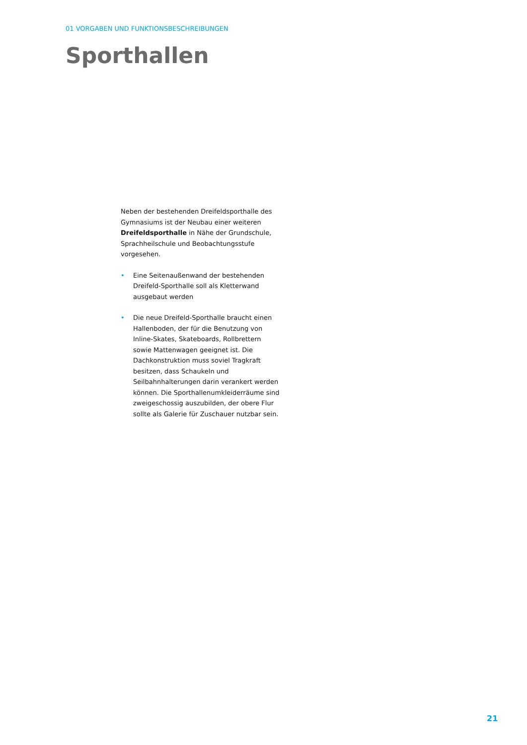01 VORGABEN UND FUNKTIONSBESCHREIBUNGEN
Sporthallen
Neben der bestehenden Dreifeldsporthalle des Gymnasiums ist der Neubau einer weiteren Dreifeldsporthalle in Nähe der Grundschule, Sprachheilschule und Beobachtungsstufe vorgesehen.
• Eine Seitenaußenwand der bestehenden Dreifeld-Sporthalle soll als Kletterwand ausgebaut werden
• Die neue Dreifeld-Sporthalle braucht einen Hallenboden, der für die Benutzung von Inline-Skates, Skateboards, Rollbrettern sowie Mattenwagen geeignet ist. Die Dachkonstruktion muss soviel Tragkraft besitzen, dass Schaukeln und Seilbahnhalterungen darin verankert werden können. Die Sporthallenumkleiderräume sind zweigeschossig auszubilden, der obere Flur sollte als Galerie für Zuschauer nutzbar sein.
21